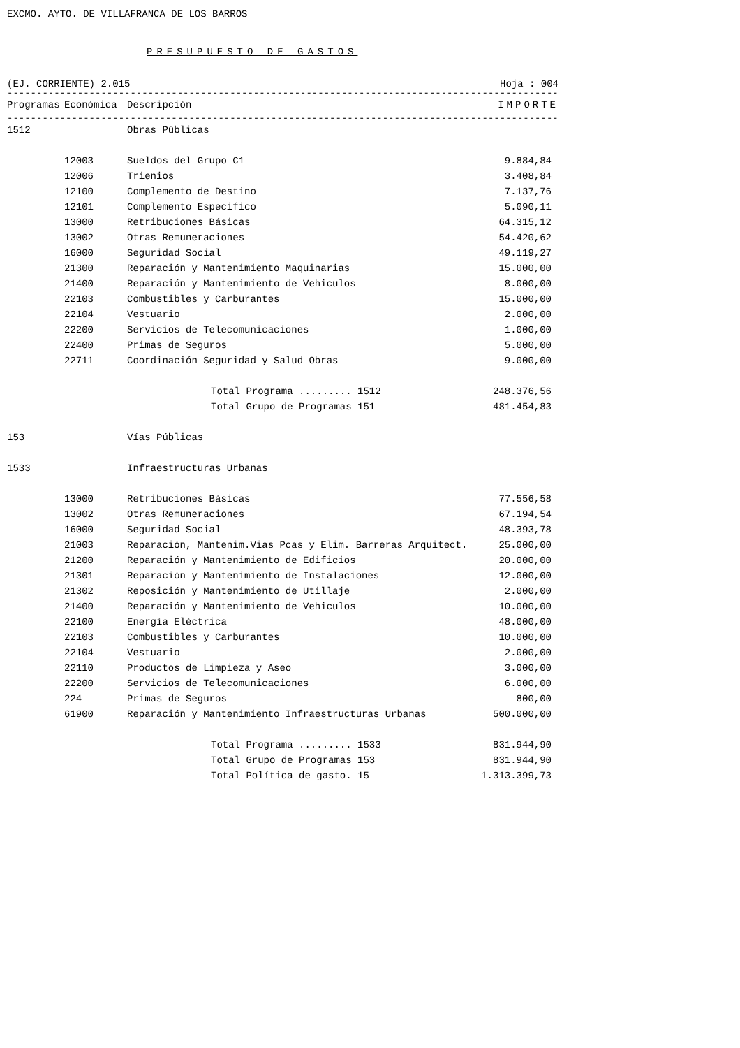EXCMO. AYTO. DE VILLAFRANCA DE LOS BARROS
PRESUPUESTO DE GASTOS
(EJ. CORRIENTE) 2.015 Hoja : 004
------------------------------------------------------------------------------------------------------------
| Programas | Económica | Descripción | IMPORTE |
| --- | --- | --- | --- |
------------------------------------------------------------------------------------------------------------
| 1512 | | Obras Públicas | |
| | 12003 | Sueldos del Grupo C1 | 9.884,84 |
| | 12006 | Trienios | 3.408,84 |
| | 12100 | Complemento de Destino | 7.137,76 |
| | 12101 | Complemento Especifico | 5.090,11 |
| | 13000 | Retribuciones Básicas | 64.315,12 |
| | 13002 | Otras Remuneraciones | 54.420,62 |
| | 16000 | Seguridad Social | 49.119,27 |
| | 21300 | Reparación y Mantenimiento Maquinarias | 15.000,00 |
| | 21400 | Reparación y Mantenimiento de Vehiculos | 8.000,00 |
| | 22103 | Combustibles y Carburantes | 15.000,00 |
| | 22104 | Vestuario | 2.000,00 |
| | 22200 | Servicios de Telecomunicaciones | 1.000,00 |
| | 22400 | Primas de Seguros | 5.000,00 |
| | 22711 | Coordinación Seguridad y Salud Obras | 9.000,00 |
| | | Total Programa ......... 1512 | 248.376,56 |
| | | Total Grupo de Programas 151 | 481.454,83 |
| 153 | | Vías Públicas | |
| 1533 | | Infraestructuras Urbanas | |
| | 13000 | Retribuciones Básicas | 77.556,58 |
| | 13002 | Otras Remuneraciones | 67.194,54 |
| | 16000 | Seguridad Social | 48.393,78 |
| | 21003 | Reparación, Mantenim.Vias Pcas y Elim. Barreras Arquitect. | 25.000,00 |
| | 21200 | Reparación y Mantenimiento de Edificios | 20.000,00 |
| | 21301 | Reparación y Mantenimiento de Instalaciones | 12.000,00 |
| | 21302 | Reposición y Mantenimiento de Utillaje | 2.000,00 |
| | 21400 | Reparación y Mantenimiento de Vehiculos | 10.000,00 |
| | 22100 | Energía Eléctrica | 48.000,00 |
| | 22103 | Combustibles y Carburantes | 10.000,00 |
| | 22104 | Vestuario | 2.000,00 |
| | 22110 | Productos de Limpieza y Aseo | 3.000,00 |
| | 22200 | Servicios de Telecomunicaciones | 6.000,00 |
| | 224 | Primas de Seguros | 800,00 |
| | 61900 | Reparación y Mantenimiento Infraestructuras Urbanas | 500.000,00 |
| | | Total Programa ......... 1533 | 831.944,90 |
| | | Total Grupo de Programas 153 | 831.944,90 |
| | | Total Política de gasto. 15 | 1.313.399,73 |